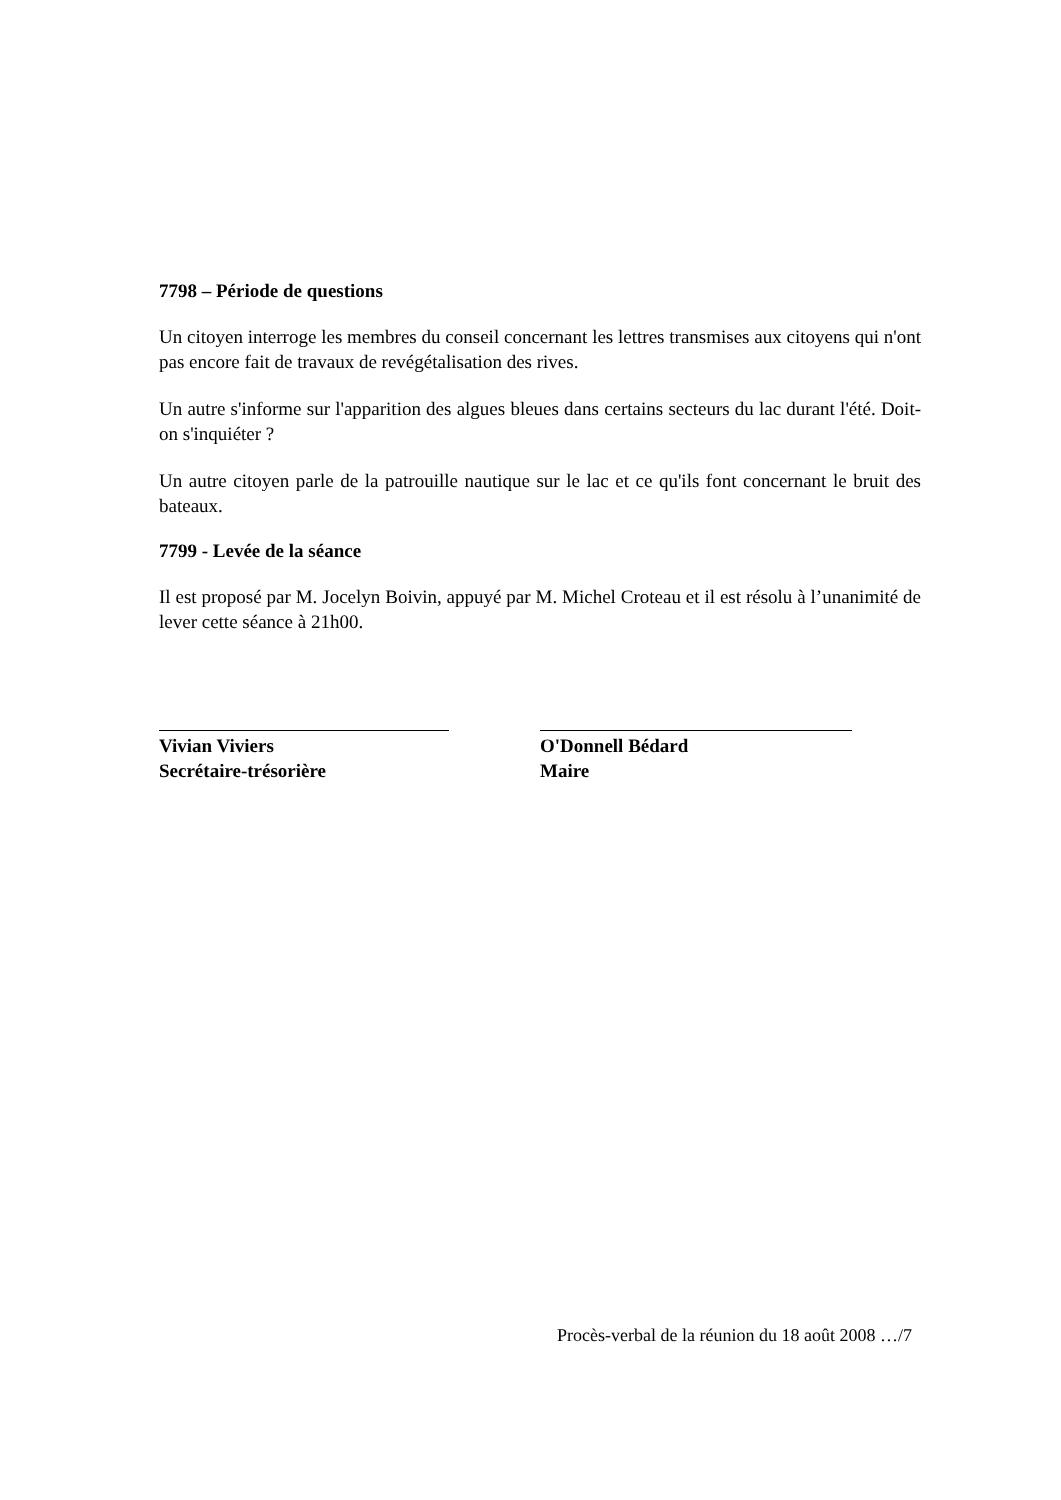7798 – Période de questions
Un citoyen interroge les membres du conseil concernant les lettres transmises aux citoyens qui n'ont pas encore fait de travaux de revégétalisation des rives.
Un autre s'informe sur l'apparition des algues bleues dans certains secteurs du lac durant l'été. Doit-on s'inquiéter ?
Un autre citoyen parle de la patrouille nautique sur le lac et ce qu'ils font concernant le bruit des bateaux.
7799 - Levée de la séance
Il est proposé par M. Jocelyn Boivin, appuyé par M. Michel Croteau et il est résolu à l’unanimité de lever cette séance à 21h00.
Vivian Viviers
Secrétaire-trésorière
O'Donnell Bédard
Maire
Procès-verbal de la réunion du 18 août 2008 …/7